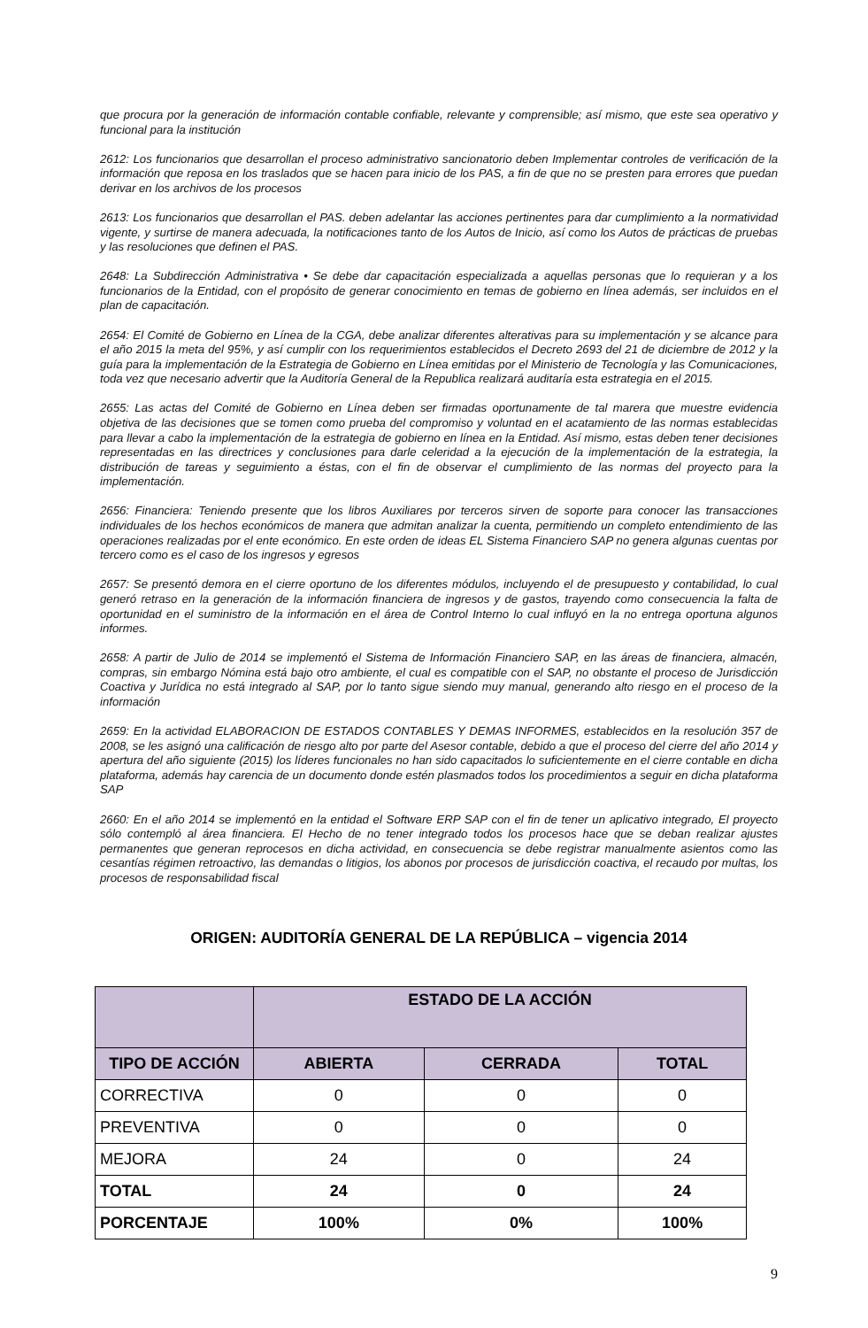que procura por la generación de información contable confiable, relevante y comprensible; así mismo, que este sea operativo y funcional para la institución
2612: Los funcionarios que desarrollan el proceso administrativo sancionatorio deben Implementar controles de verificación de la información que reposa en los traslados que se hacen para inicio de los PAS, a fin de que no se presten para errores que puedan derivar en los archivos de los procesos
2613: Los funcionarios que desarrollan el PAS. deben adelantar las acciones pertinentes para dar cumplimiento a la normatividad vigente, y surtirse de manera adecuada, la notificaciones tanto de los Autos de Inicio, así como los Autos de prácticas de pruebas y las resoluciones que definen el PAS.
2648: La Subdirección Administrativa • Se debe dar capacitación especializada a aquellas personas que lo requieran y a los funcionarios de la Entidad, con el propósito de generar conocimiento en temas de gobierno en línea además, ser incluidos en el plan de capacitación.
2654: El Comité de Gobierno en Línea de la CGA, debe analizar diferentes alterativas para su implementación y se alcance para el año 2015 la meta del 95%, y así cumplir con los requerimientos establecidos el Decreto 2693 del 21 de diciembre de 2012 y la guía para la implementación de la Estrategia de Gobierno en Línea emitidas por el Ministerio de Tecnología y las Comunicaciones, toda vez que necesario advertir que la Auditoría General de la Republica realizará auditaría esta estrategia en el 2015.
2655: Las actas del Comité de Gobierno en Línea deben ser firmadas oportunamente de tal marera que muestre evidencia objetiva de las decisiones que se tomen como prueba del compromiso y voluntad en el acatamiento de las normas establecidas para llevar a cabo la implementación de la estrategia de gobierno en línea en la Entidad. Así mismo, estas deben tener decisiones representadas en las directrices y conclusiones para darle celeridad a la ejecución de la implementación de la estrategia, la distribución de tareas y seguimiento a éstas, con el fin de observar el cumplimiento de las normas del proyecto para la implementación.
2656: Financiera: Teniendo presente que los libros Auxiliares por terceros sirven de soporte para conocer las transacciones individuales de los hechos económicos de manera que admitan analizar la cuenta, permitiendo un completo entendimiento de las operaciones realizadas por el ente económico. En este orden de ideas EL Sistema Financiero SAP no genera algunas cuentas por tercero como es el caso de los ingresos y egresos
2657: Se presentó demora en el cierre oportuno de los diferentes módulos, incluyendo el de presupuesto y contabilidad, lo cual generó retraso en la generación de la información financiera de ingresos y de gastos, trayendo como consecuencia la falta de oportunidad en el suministro de la información en el área de Control Interno lo cual influyó en la no entrega oportuna algunos informes.
2658: A partir de Julio de 2014 se implementó el Sistema de Información Financiero SAP, en las áreas de financiera, almacén, compras, sin embargo Nómina está bajo otro ambiente, el cual es compatible con el SAP, no obstante el proceso de Jurisdicción Coactiva y Jurídica no está integrado al SAP, por lo tanto sigue siendo muy manual, generando alto riesgo en el proceso de la información
2659: En la actividad ELABORACION DE ESTADOS CONTABLES Y DEMAS INFORMES, establecidos en la resolución 357 de 2008, se les asignó una calificación de riesgo alto por parte del Asesor contable, debido a que el proceso del cierre del año 2014 y apertura del año siguiente (2015) los líderes funcionales no han sido capacitados lo suficientemente en el cierre contable en dicha plataforma, además hay carencia de un documento donde estén plasmados todos los procedimientos a seguir en dicha plataforma SAP
2660: En el año 2014 se implementó en la entidad el Software ERP SAP con el fin de tener un aplicativo integrado, El proyecto sólo contempló al área financiera. El Hecho de no tener integrado todos los procesos hace que se deban realizar ajustes permanentes que generan reprocesos en dicha actividad, en consecuencia se debe registrar manualmente asientos como las cesantías régimen retroactivo, las demandas o litigios, los abonos por procesos de jurisdicción coactiva, el recaudo por multas, los procesos de responsabilidad fiscal
ORIGEN: AUDITORÍA GENERAL DE LA REPÚBLICA – vigencia 2014
| | ESTADO DE LA ACCIÓN | | |
| --- | --- | --- | --- |
| TIPO DE ACCIÓN | ABIERTA | CERRADA | TOTAL |
| CORRECTIVA | 0 | 0 | 0 |
| PREVENTIVA | 0 | 0 | 0 |
| MEJORA | 24 | 0 | 24 |
| TOTAL | 24 | 0 | 24 |
| PORCENTAJE | 100% | 0% | 100% |
9